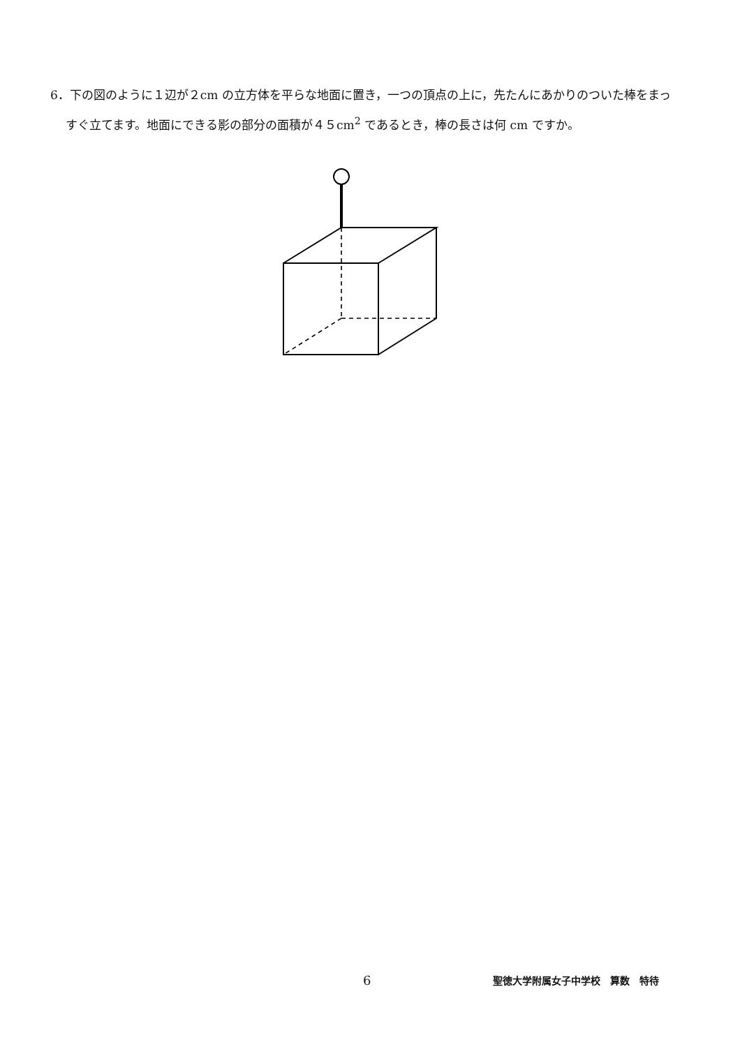6．下の図のように１辺が２cm の立方体を平らな地面に置き，一つの頂点の上に，先たんにあかりのついた棒をまっすぐ立てます。地面にできる影の部分の面積が４５cm<sup>2</sup> であるとき，棒の長さは何 cm ですか。
6 聖徳大学附属女子中学校　算数　特待